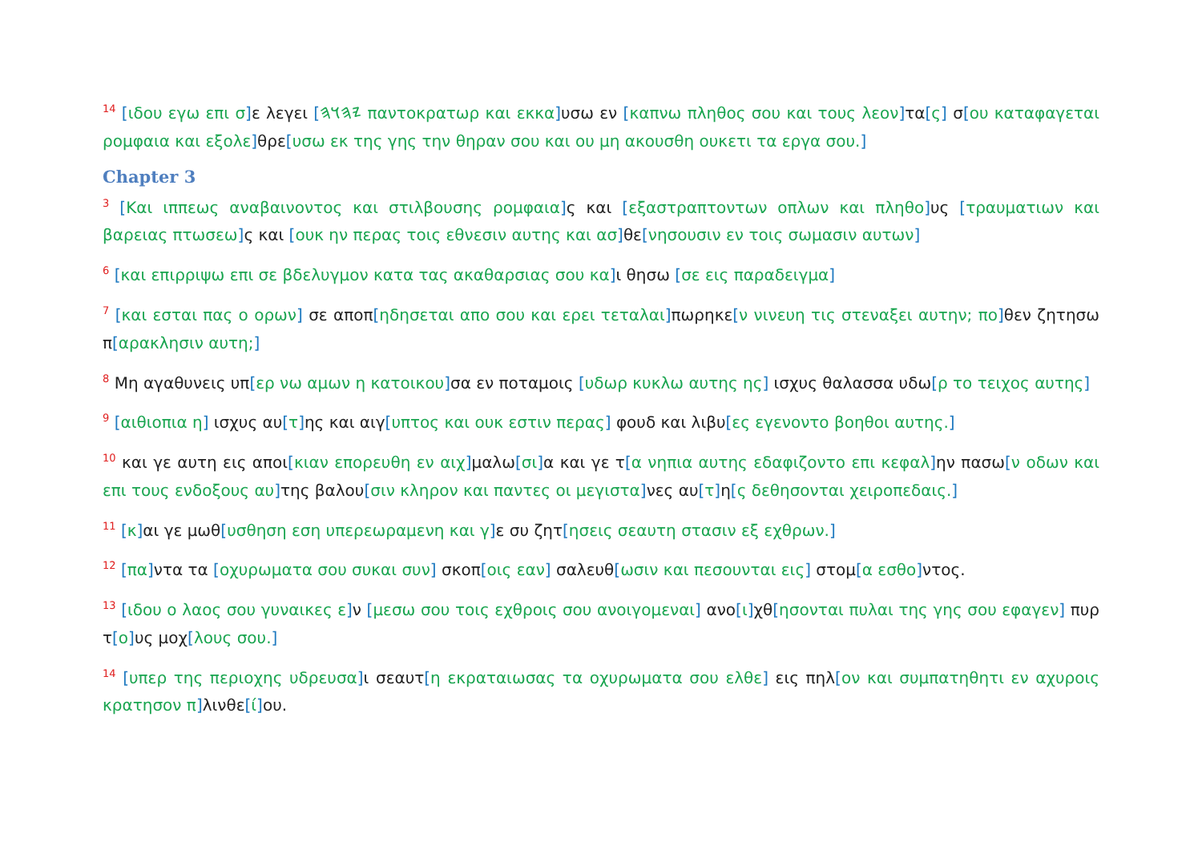<sup>14</sup> [ιδου εγω επι σ] ε λεγει [𐤉𐤄𐤅𐤄 παντοκρατωρ και εκκα] υσω εν [καπνω πληθος σου και τους λεον] τα[ς] σ[ου καταφαγεται ρομφαια και εξολε] θρε[υσω εκ της γης την θηραν σου και ου μη ακουσθη ουκετι τα εργα σου.]
Chapter 3
<sup>3</sup> [Και ιππεως αναβαινοντος και στιλβουσης ρομφαια] ς και [εξαστραπτοντων οπλων και πληθο] υς [τραυματιων και βαρειας πτωσεω] ς και [ουκ ην περας τοις εθνεσιν αυτης και ασ] θε[νησουσιν εν τοις σωμασιν αυτων]
<sup>6</sup> [και επιρριψω επι σε βδελυγμον κατα τας ακαθαρσιας σου κα] ι θησω [σε εις παραδειγμα]
<sup>7</sup> [και εσται πας ο ορων] σε αποπ[ηδησεται απο σου και ερει τεταλαι] πωρηκε[ν νινευη τις στεναξει αυτην; πο] θεν ζητησω π[αρακλησιν αυτη;]
<sup>8</sup> Μη αγαθυνεις υπ[ερ νω αμων η κατοικου] σα εν ποταμοις [υδωρ κυκλω αυτης ης] ισχυς θαλασσα υδω[ρ το τειχος αυτης]
<sup>9</sup> [αιθιοπια η] ισχυς αυ[τ] ης και αιγ[υπτος και ουκ εστιν περας] φουδ και λιβυ[ες εγενοντο βοηθοι αυτης.]
<sup>10</sup> και γε αυτη εις αποι[κιαν επορευθη εν αιχ] μαλω[σι] α και γε τ[α νηπια αυτης εδαφιζοντο επι κεφαλ] ην πασω[ν οδων και επι τους ενδοξους αυ] της βαλου[σιν κληρον και παντες οι μεγιστα] νες αυ[τ] η[ς δεθησονται χειροπεδαις.]
<sup>11</sup> [κ] αι γε μωθ[υσθηση εση υπερεωραμενη και γ] ε συ ζητ[ησεις σεαυτη στασιν εξ εχθρων.]
<sup>12</sup> [πα] ντα τα [οχυρωματα σου συκαι συν] σκοπ[οις εαν] σαλευθ[ωσιν και πεσουνται εις] στομ[α εσθο] ντος.
<sup>13</sup> [ιδου ο λαος σου γυναικες ε] ν [μεσω σου τοις εχθροις σου ανοιγομεναι] ανο[ι] χθ[ησονται πυλαι της γης σου εφαγεν] πυρ τ[ο] υς μοχ[λους σου.]
<sup>14</sup> [υπερ της περιοχης υδρευσα] ι σεαυτ[η εκραταιωσας τα οχυρωματα σου ελθε] εις πηλ[ον και συμπατηθητι εν αχυροις κρατησον π] λινθε[ί] ου.